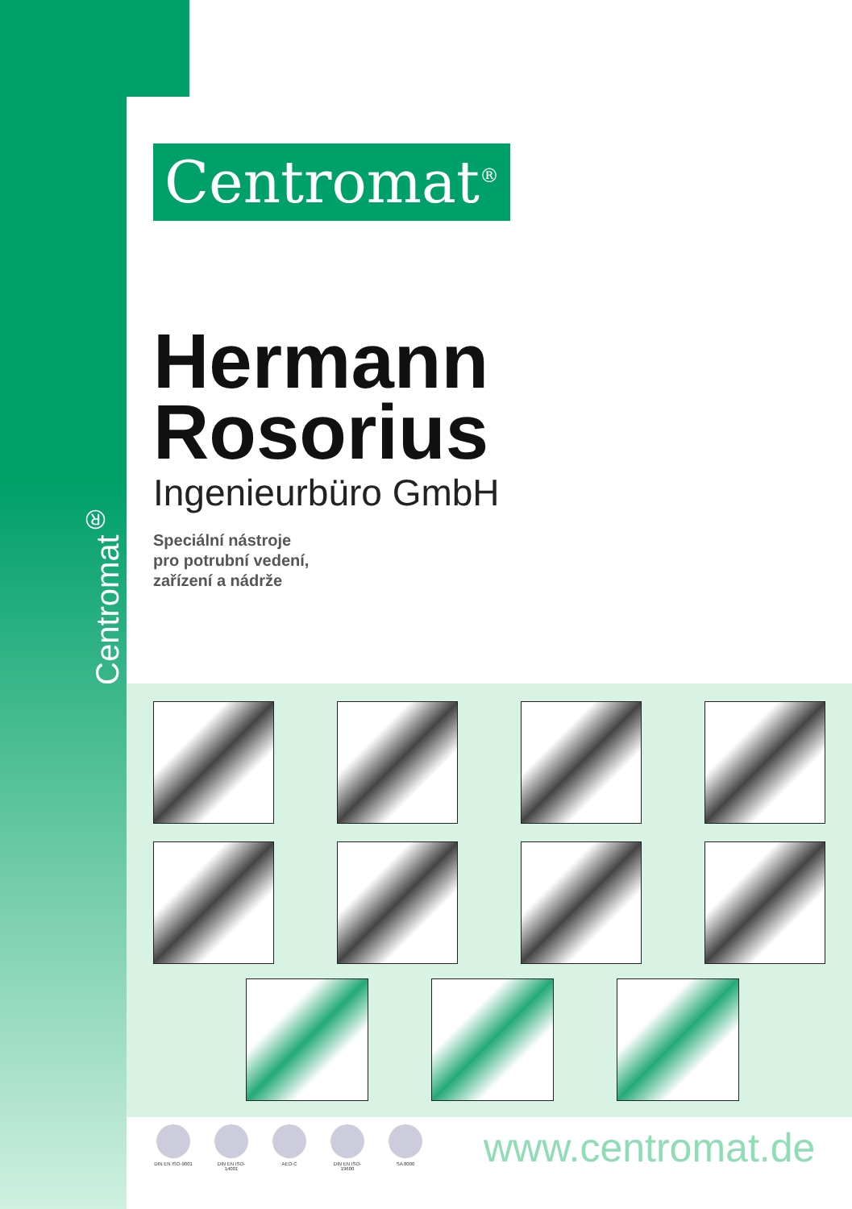Centromat<sup>®</sup>
Centromat<sup>®</sup>
Hermann
Rosorius
Ingenieurbüro GmbH
Speciální nástroje
pro potrubní vedení,
zařízení a nádrže
DIN EN ISO-9001
DIN EN ISO-14001
AEO-C DIN EN ISO-19600
SA 8000
www.centromat.de